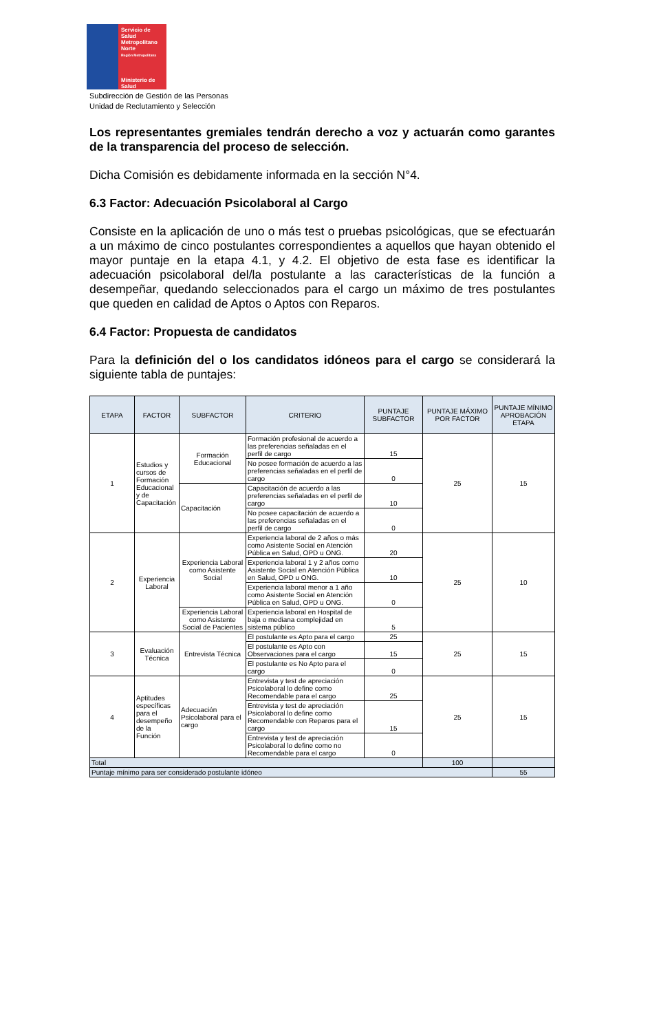Servicio de Salud Metropolitano Norte
Región Metropolitana
Ministerio de Salud
Subdirección de Gestión de las Personas
Unidad de Reclutamiento y Selección
Los representantes gremiales tendrán derecho a voz y actuarán como garantes de la transparencia del proceso de selección.
Dicha Comisión es debidamente informada en la sección N°4.
6.3 Factor: Adecuación Psicolaboral al Cargo
Consiste en la aplicación de uno o más test o pruebas psicológicas, que se efectuarán a un máximo de cinco postulantes correspondientes a aquellos que hayan obtenido el mayor puntaje en la etapa 4.1, y 4.2. El objetivo de esta fase es identificar la adecuación psicolaboral del/la postulante a las características de la función a desempeñar, quedando seleccionados para el cargo un máximo de tres postulantes que queden en calidad de Aptos o Aptos con Reparos.
6.4 Factor: Propuesta de candidatos
Para la definición del o los candidatos idóneos para el cargo se considerará la siguiente tabla de puntajes:
| ETAPA | FACTOR | SUBFACTOR | CRITERIO | PUNTAJE SUBFACTOR | PUNTAJE MÁXIMO POR FACTOR | PUNTAJE MÍNIMO APROBACIÓN ETAPA |
| --- | --- | --- | --- | --- | --- | --- |
| 1 | Estudios y cursos de Formación Educacional y de Capacitación | Formación Educacional | Formación profesional de acuerdo a las preferencias señaladas en el perfil de cargo | 15 | 25 | 15 |
| | | | No posee formación de acuerdo a las preferencias señaladas en el perfil de cargo | 0 | | |
| | | Capacitación | Capacitación de acuerdo a las preferencias señaladas en el perfil de cargo | 10 | | |
| | | | No posee capacitación de acuerdo a las preferencias señaladas en el perfil de cargo | 0 | | |
| 2 | Experiencia Laboral | Experiencia Laboral como Asistente Social | Experiencia laboral de 2 años o más como Asistente Social en Atención Pública en Salud, OPD u ONG. | 20 | 25 | 10 |
| | | | Experiencia laboral 1 y 2 años como Asistente Social en Atención Pública en Salud, OPD u ONG. | 10 | | |
| | | | Experiencia laboral menor a 1 año como Asistente Social en Atención Pública en Salud, OPD u ONG. | 0 | | |
| | | Experiencia Laboral como Asistente Social de Pacientes | Experiencia laboral en Hospital de baja o mediana complejidad en sistema público | 5 | | |
| 3 | Evaluación Técnica | Entrevista Técnica | El postulante es Apto para el cargo | 25 | 25 | 15 |
| | | | El postulante es Apto con Observaciones para el cargo | 15 | | |
| | | | El postulante es No Apto para el cargo | 0 | | |
| 4 | Aptitudes específicas para el desempeño de la Función | Adecuación Psicolaboral para el cargo | Entrevista y test de apreciación Psicolaboral lo define como Recomendable para el cargo | 25 | 25 | 15 |
| | | | Entrevista y test de apreciación Psicolaboral lo define como Recomendable con Reparos para el cargo | 15 | | |
| | | | Entrevista y test de apreciación Psicolaboral lo define como no Recomendable para el cargo | 0 | | |
| Total | | | | | 100 | |
| Puntaje mínimo para ser considerado postulante idóneo | | | | | | 55 |